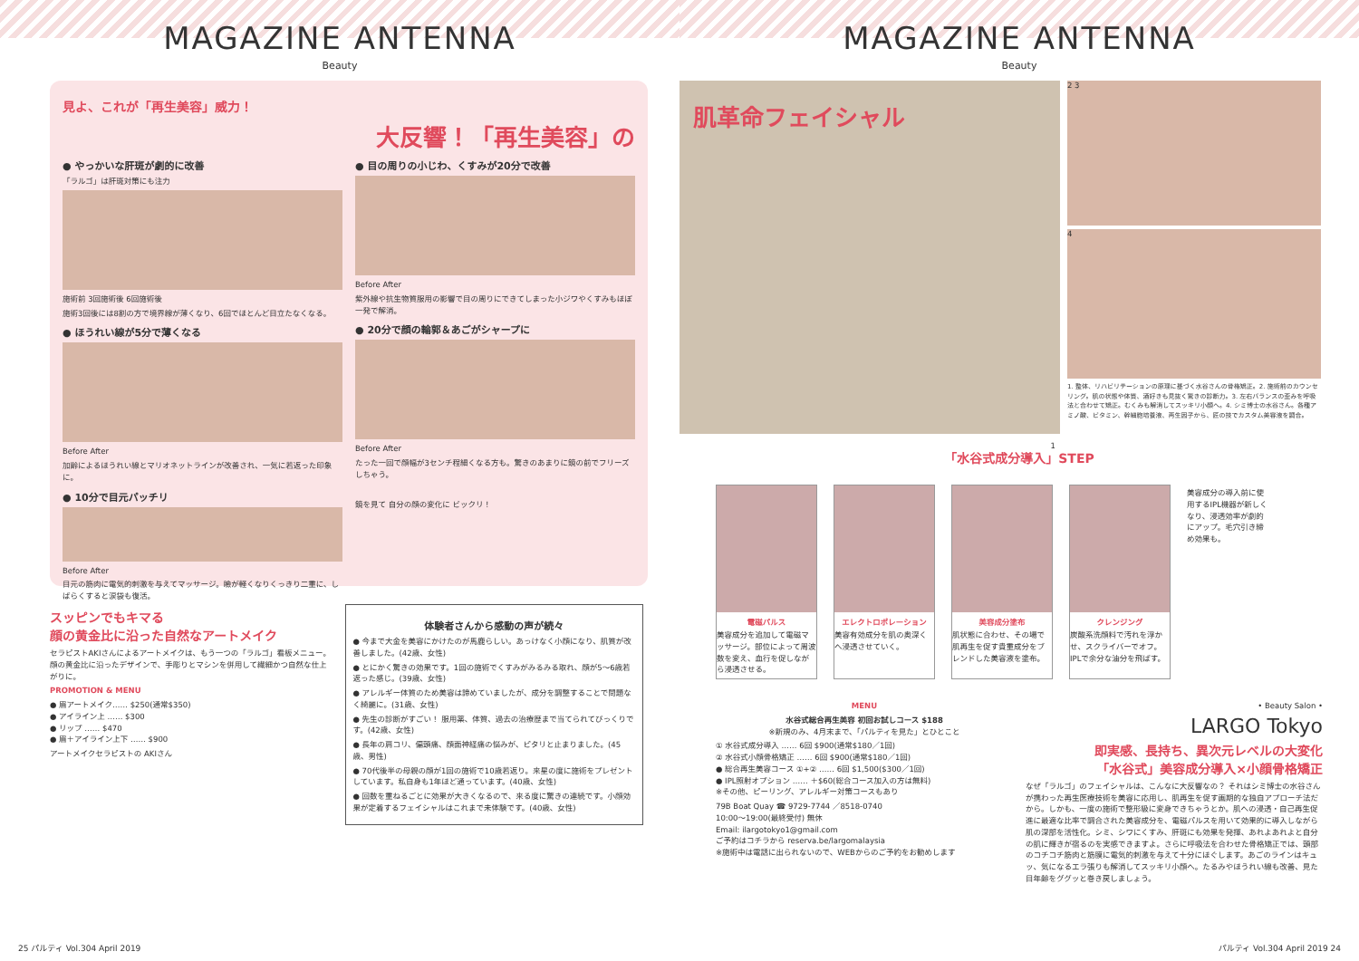MAGAZINE ANTENNA
Beauty
見よ、これが「再生美容」威力！
大反響！「再生美容」の
● やっかいな肝斑が劇的に改善
「ラルゴ」は肝斑対策にも注力
施術前 3回施術後 6回施術後
施術3回後には8割の方で境界線が薄くなり、6回でほとんど目立たなくなる。
● ほうれい線が5分で薄くなる
Before After
加齢によるほうれい線とマリオネットラインが改善され、一気に若返った印象に。
● 10分で目元パッチリ
Before After
目元の筋肉に電気的刺激を与えてマッサージ。瞼が軽くなりくっきり二重に、しばらくすると涙袋も復活。
● 目の周りの小じわ、くすみが20分で改善
Before After
紫外線や抗生物質服用の影響で目の周りにできてしまった小ジワやくすみもほぼ一発で解消。
● 20分で顔の輪郭＆あごがシャープに
Before After
たった一回で顔幅が3センチ程細くなる方も。驚きのあまりに鏡の前でフリーズしちゃう。
鏡を見て 自分の顔の変化に ビックリ！
スッピンでもキマる
顔の黄金比に沿った自然なアートメイク
セラピストAKIさんによるアートメイクは、もう一つの「ラルゴ」看板メニュー。顔の黄金比に沿ったデザインで、手彫りとマシンを併用して繊細かつ自然な仕上がりに。
PROMOTION & MENU
● 眉アートメイク…… $250(通常$350)
● アイライン上 …… $300
● リップ …… $470
● 眉＋アイライン上下 …… $900
アートメイクセラピストの AKIさん
体験者さんから感動の声が続々
● 今まで大金を美容にかけたのが馬鹿らしい。あっけなく小顔になり、肌質が改善しました。(42歳、女性)
● とにかく驚きの効果です。1回の施術でくすみがみるみる取れ、顔が5〜6歳若返った感じ。(39歳、女性)
● アレルギー体質のため美容は諦めていましたが、成分を調整することで問題なく綺麗に。(31歳、女性)
● 先生の診断がすごい！ 服用薬、体質、過去の治療歴まで当てられてびっくりです。(42歳、女性)
● 長年の肩コリ、偏頭痛、顔面神経痛の悩みが、ピタリと止まりました。(45歳、男性)
● 70代後半の母親の顔が1回の施術で10歳若返り。来星の度に施術をプレゼントしています。私自身も1年ほど通っています。(40歳、女性)
● 回数を重ねるごとに効果が大きくなるので、来る度に驚きの連続です。小顔効果が定着するフェイシャルはこれまで未体験です。(40歳、女性)
25 パルティ Vol.304 April 2019
MAGAZINE ANTENNA
Beauty
肌革命フェイシャル
1
2 3
4
1. 整体、リハビリテーションの原理に基づく水谷さんの骨格矯正。2. 施術前のカウンセリング。肌の状態や体質、酒好きも見抜く驚きの診断力。3. 左右バランスの歪みを呼吸法と合わせて矯正。むくみも解消してスッキリ小顔へ。4. シミ博士の水谷さん。各種アミノ酸、ビタミン、幹細胞培養液、再生因子から、匠の技でカスタム美容液を調合。
「水谷式成分導入」STEP
電磁パルス
美容成分を追加して電磁マッサージ。部位によって周波数を変え、血行を促しながら浸透させる。
エレクトロポレーション
美容有効成分を肌の奥深くへ浸透させていく。
美容成分塗布
肌状態に合わせ、その場で肌再生を促す貴重成分をブレンドした美容液を塗布。
クレンジング
炭酸系洗顔料で汚れを浮かせ、スクライバーでオフ。IPLで余分な油分を飛ばす。
美容成分の導入前に使用するIPL機器が新しくなり、浸透効率が劇的にアップ。毛穴引き締め効果も。
MENU
水谷式総合再生美容 初回お試しコース $188
※新規のみ、4月末まで、「パルティを見た」とひとこと
① 水谷式成分導入 …… 6回 $900(通常$180／1回)
② 水谷式小顔骨格矯正 …… 6回 $900(通常$180／1回)
● 総合再生美容コース ①+② …… 6回 $1,500($300／1回)
● IPL照射オプション …… ＋$60(総合コース加入の方は無料)
※その他、ピーリング、アレルギー対策コースもあり
79B Boat Quay ☎ 9729-7744 ／8518-0740
10:00〜19:00(最終受付) 無休
Email: ilargotokyo1@gmail.com
ご予約はコチラから reserva.be/largomalaysia
※施術中は電話に出られないので、WEBからのご予約をお勧めします
• Beauty Salon •
LARGO Tokyo
即実感、長持ち、異次元レベルの大変化
「水谷式」美容成分導入×小顔骨格矯正
なぜ「ラルゴ」のフェイシャルは、こんなに大反響なの？ それはシミ博士の水谷さんが携わった再生医療技術を美容に応用し、肌再生を促す画期的な独自アプローチ法だから。しかも、一度の施術で整形級に変身できちゃうとか。肌への浸透・自己再生促進に最適な比率で調合された美容成分を、電磁パルスを用いて効果的に導入しながら肌の深部を活性化。シミ、シワにくすみ、肝斑にも効果を発揮、あれよあれよと自分の肌に輝きが宿るのを実感できますよ。さらに呼吸法を合わせた骨格矯正では、頭部のコチコチ筋肉と筋膜に電気的刺激を与えて十分にほぐします。あごのラインはキュッ、気になるエラ張りも解消してスッキリ小顔へ。たるみやほうれい線も改善、見た目年齢をググッと巻き戻しましょう。
パルティ Vol.304 April 2019 24